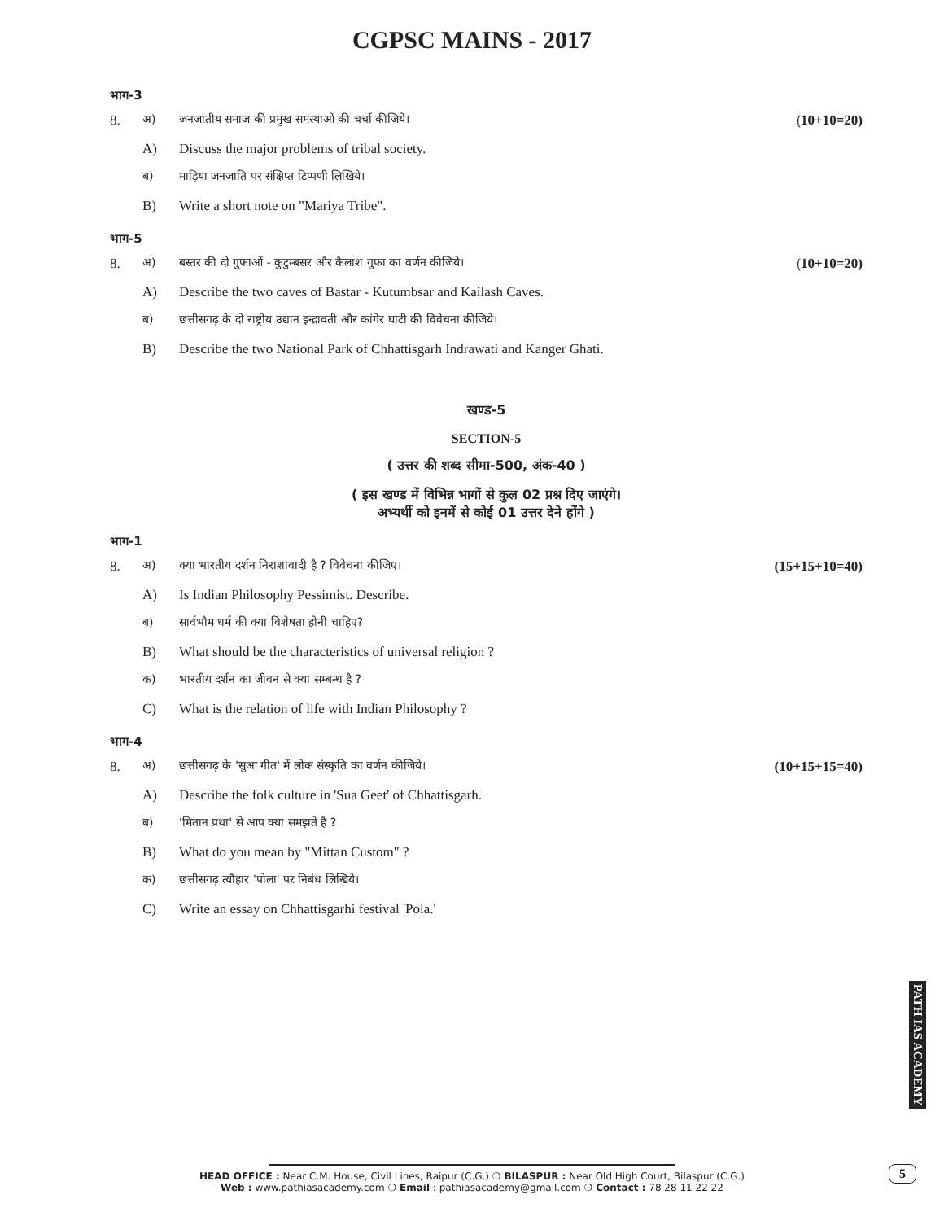CGPSC MAINS - 2017
भाग-3
8. अ) जनजातीय समाज की प्रमुख समस्याओं की चर्चा कीजिये। (10+10=20)
A) Discuss the major problems of tribal society.
ब) माड़िया जनजाति पर संक्षिप्त टिप्पणी लिखिये।
B) Write a short note on "Mariya Tribe".
भाग-5
8. अ) बस्तर की दो गुफाओं - कुटुम्बसर और कैलाश गुफा का वर्णन कीजिये। (10+10=20)
A) Describe the two caves of Bastar - Kutumbsar and Kailash Caves.
ब) छत्तीसगढ़ के दो राष्ट्रीय उद्यान इन्द्रावती और कांगेर घाटी की विवेचना कीजिये।
B) Describe the two National Park of Chhattisgarh Indrawati and Kanger Ghati.
खण्ड-5
SECTION-5
( उत्तर की शब्द सीमा-500, अंक-40 )
( इस खण्ड में विभिन्न भागों से कुल 02 प्रश्न दिए जाएंगे।
अभ्यर्थी को इनमें से कोई 01 उत्तर देने होंगे )
भाग-1
8. अ) क्या भारतीय दर्शन निराशावादी है ? विवेचना कीजिए। (15+15+10=40)
A) Is Indian Philosophy Pessimist. Describe.
ब) सार्वभौम धर्म की क्या विशेषता होनी चाहिए?
B) What should be the characteristics of universal religion ?
क) भारतीय दर्शन का जीवन से क्या सम्बन्ध है ?
C) What is the relation of life with Indian Philosophy ?
भाग-4
8. अ) छत्तीसगढ़ के 'सुआ गीत' में लोक संस्कृति का वर्णन कीजिये। (10+15+15=40)
A) Describe the folk culture in 'Sua Geet' of Chhattisgarh.
ब) 'मितान प्रथा' से आप क्या समझते है ?
B) What do you mean by "Mittan Custom" ?
क) छत्तीसगढ़ त्यौहार 'पोला' पर निबंध लिखिये।
C) Write an essay on Chhattisgarhi festival 'Pola.'
PATH IAS ACADEMY
5
HEAD OFFICE : Near C.M. House, Civil Lines, Raipur (C.G.) ❍ BILASPUR : Near Old High Court, Bilaspur (C.G.)
Web : www.pathiasacademy.com ❍ Email : pathiasacademy@gmail.com ❍ Contact : 78 28 11 22 22